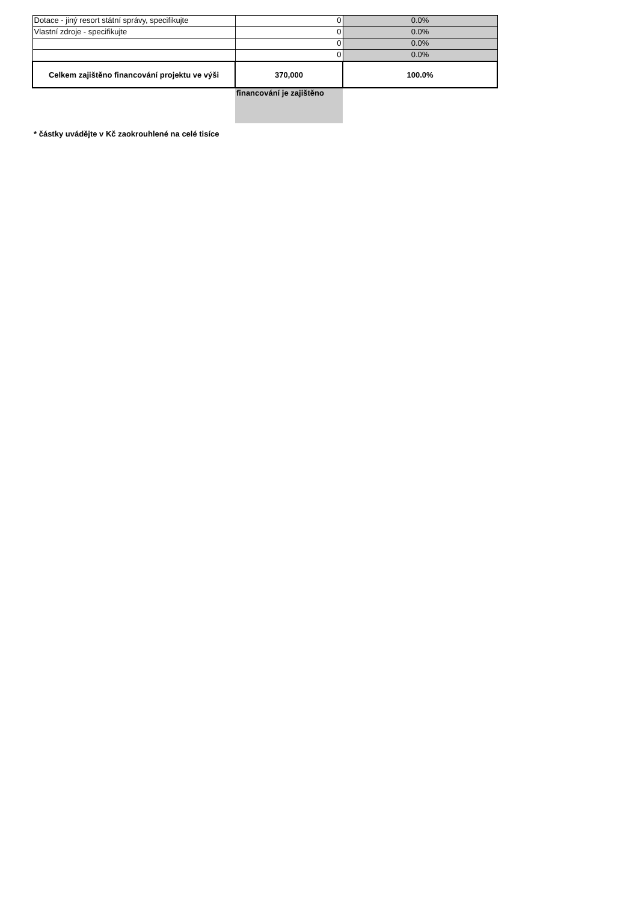| Dotace - jiný resort státní správy, specifikujte | 0 | 0.0% |
| Vlastní zdroje - specifikujte | 0 | 0.0% |
| | 0 | 0.0% |
| | 0 | 0.0% |
| Celkem zajištěno financování projektu ve výši | 370,000 | 100.0% |
| | financování je zajištěno | |
* částky uvádějte v Kč zaokrouhlené na celé tisíce